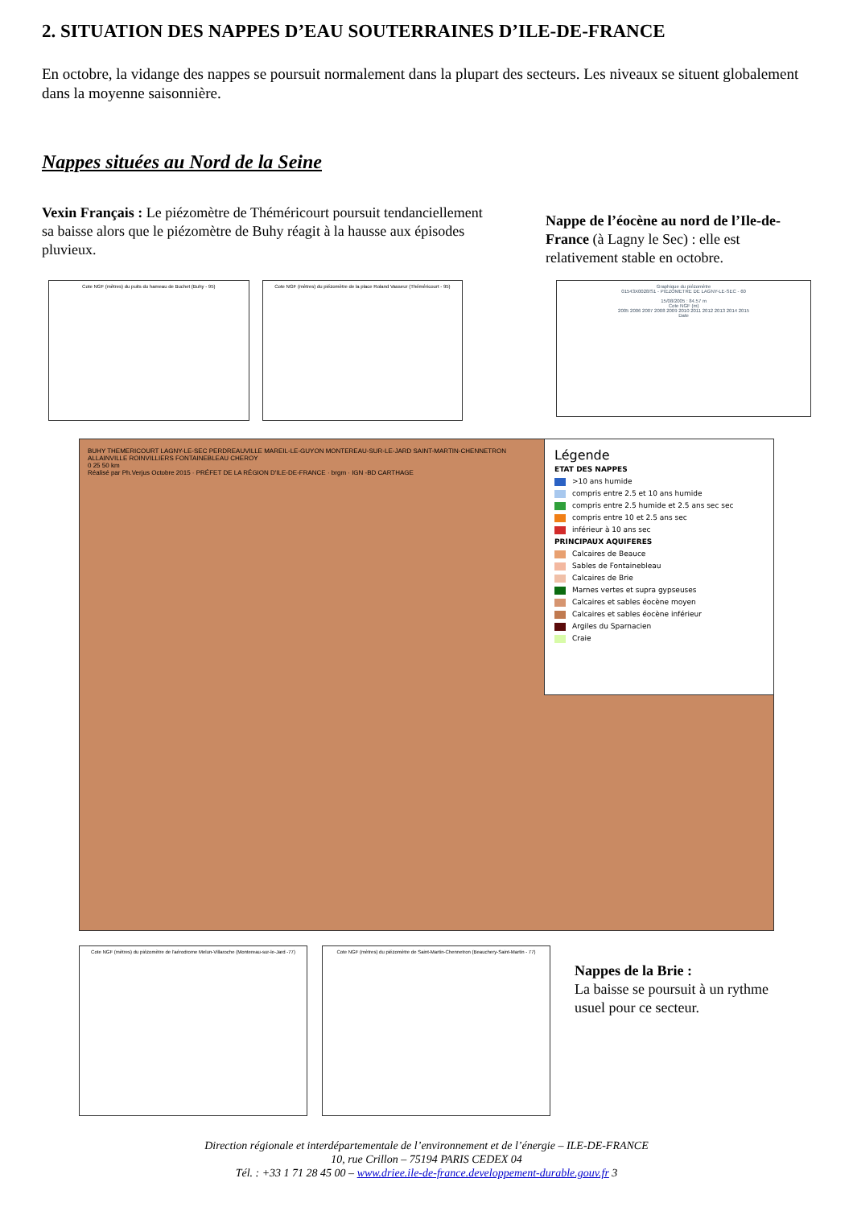2. SITUATION DES NAPPES D’EAU SOUTERRAINES D’ILE-DE-FRANCE
En octobre, la vidange des nappes se poursuit normalement dans la plupart des secteurs. Les niveaux se situent globalement dans la moyenne saisonnière.
Nappes situées au Nord de la Seine
Vexin Français : Le piézomètre de Théméricourt poursuit tendanciellement sa baisse alors que le piézomètre de Buhy réagit à la hausse aux épisodes pluvieux.
Nappe de l’éocène au nord de l’Ile-de-France (à Lagny le Sec) : elle est relativement stable en octobre.
Cote NGF (mètres) du puits du hameau de Buchet (Buhy - 95) Cote NGF (mètres) du piézomètre de la place Roland Vasseur (Théméricourt - 95)
Graphique du piézomètre
01543X0028/S1 - PIEZOMETRE DE LAGNY-LE-SEC - 60
15/08/2005 : 84.57 m
Cote NGF (m)
2005 2006 2007 2008 2009 2010 2011 2012 2013 2014 2015
Date
BUHY THEMERICOURT LAGNY-LE-SEC PERDREAUVILLE MAREIL-LE-GUYON MONTEREAU-SUR-LE-JARD SAINT-MARTIN-CHENNETRON ALLAINVILLE ROINVILLIERS FONTAINEBLEAU CHEROY
0 25 50 km
Réalisé par Ph.Verjus Octobre 2015 · PRÉFET DE LA RÉGION D'ILE-DE-FRANCE · brgm · IGN -BD CARTHAGE
Légende
ETAT DES NAPPES
>10 ans humide
compris entre 2.5 et 10 ans humide
compris entre 2.5 humide et 2.5 ans sec sec
compris entre 10 et 2.5 ans sec
inférieur à 10 ans sec
PRINCIPAUX AQUIFERES
Calcaires de Beauce
Sables de Fontainebleau
Calcaires de Brie
Marnes vertes et supra gypseuses
Calcaires et sables éocène moyen
Calcaires et sables éocène inférieur
Argiles du Sparnacien
Craie
Cote NGF (mètres) du piézomètre de l'aérodrome Melun-Villaroche (Montereau-sur-le-Jard -77)
Cote NGF (mètres) du piézomètre de Saint-Martin-Chennetron (Beauchery-Saint-Martin - 77)
Nappes de la Brie :
La baisse se poursuit à un rythme usuel pour ce secteur.
Direction régionale et interdépartementale de l’environnement et de l’énergie – ILE-DE-FRANCE
10, rue Crillon – 75194 PARIS CEDEX 04
Tél. : +33 1 71 28 45 00 – www.driee.ile-de-france.developpement-durable.gouv.fr 3